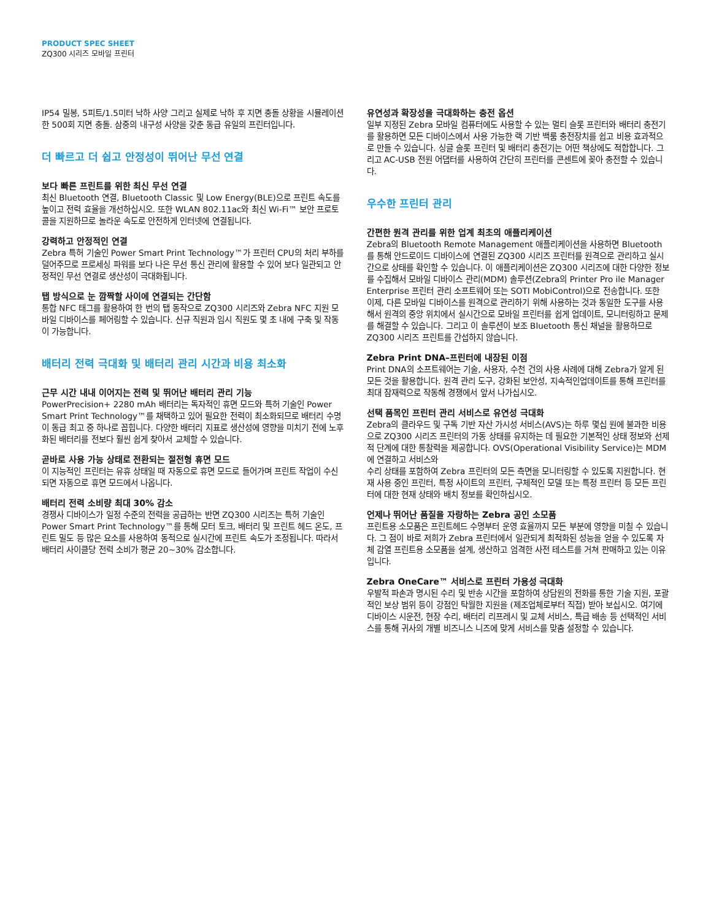PRODUCT SPEC SHEET
ZQ300 시리즈 모바일 프린터
IP54 밀봉, 5피트/1.5미터 낙하 사양 그리고 실제로 낙하 후 지면 충돌 상황을 시뮬레이션한 500회 지면 충돌. 삼중의 내구성 사양을 갖춘 동급 유일의 프린터입니다.
더 빠르고 더 쉽고 안정성이 뛰어난 무선 연결
보다 빠른 프린트를 위한 최신 무선 연결
최신 Bluetooth 연결, Bluetooth Classic 및 Low Energy(BLE)으로 프린트 속도를 높이고 전력 효율을 개선하십시오. 또한 WLAN 802.11ac와 최신 Wi-Fi™ 보안 프로토콜을 지원하므로 놀라운 속도로 안전하게 인터넷에 연결됩니다.
강력하고 안정적인 연결
Zebra 특허 기술인 Power Smart Print Technology™가 프린터 CPU의 처리 부하를 덜어주므로 프로세싱 파워를 보다 나은 무선 통신 관리에 활용할 수 있어 보다 일관되고 안정적인 무선 연결로 생산성이 극대화됩니다.
탭 방식으로 눈 깜짝할 사이에 연결되는 간단함
통합 NFC 태그를 활용하여 한 번의 탭 동작으로 ZQ300 시리즈와 Zebra NFC 지원 모바일 디바이스를 페어링할 수 있습니다. 신규 직원과 임시 직원도 몇 초 내에 구축 및 작동이 가능합니다.
배터리 전력 극대화 및 배터리 관리 시간과 비용 최소화
근무 시간 내내 이어지는 전력 및 뛰어난 배터리 관리 기능
PowerPrecision+ 2280 mAh 배터리는 독자적인 휴면 모드와 특허 기술인 Power Smart Print Technology™를 채택하고 있어 필요한 전력이 최소화되므로 배터리 수명이 동급 최고 중 하나로 꼽힙니다. 다양한 배터리 지표로 생산성에 영향을 미치기 전에 노후화된 배터리를 전보다 훨씬 쉽게 찾아서 교체할 수 있습니다.
곧바로 사용 가능 상태로 전환되는 절전형 휴면 모드
이 지능적인 프린터는 유휴 상태일 때 자동으로 휴면 모드로 들어가며 프린트 작업이 수신되면 자동으로 휴면 모드에서 나옵니다.
배터리 전력 소비량 최대 30% 감소
경쟁사 디바이스가 일정 수준의 전력을 공급하는 반면 ZQ300 시리즈는 특허 기술인 Power Smart Print Technology™를 통해 모터 토크, 배터리 및 프린트 헤드 온도, 프린트 밀도 등 많은 요소를 사용하여 동적으로 실시간에 프린트 속도가 조정됩니다. 따라서 배터리 사이클당 전력 소비가 평균 20~30% 감소합니다.
유연성과 확장성을 극대화하는 충전 옵션
일부 지정된 Zebra 모바일 컴퓨터에도 사용할 수 있는 멀티 슬롯 프린터와 배터리 충전기를 활용하면 모든 디바이스에서 사용 가능한 랙 기반 백룸 충전장치를 쉽고 비용 효과적으로 만들 수 있습니다. 싱글 슬롯 프린터 및 배터리 충전기는 어떤 책상에도 적합합니다. 그리고 AC-USB 전원 어댑터를 사용하여 간단히 프린터를 콘센트에 꽂아 충전할 수 있습니다.
우수한 프린터 관리
간편한 원격 관리를 위한 업계 최초의 애플리케이션
Zebra의 Bluetooth Remote Management 애플리케이션을 사용하면 Bluetooth를 통해 안드로이드 디바이스에 연결된 ZQ300 시리즈 프린터를 원격으로 관리하고 실시간으로 상태를 확인할 수 있습니다. 이 애플리케이션은 ZQ300 시리즈에 대한 다양한 정보를 수집해서 모바일 디바이스 관리(MDM) 솔루션(Zebra의 Printer Pro ile Manager Enterprise 프린터 관리 소프트웨어 또는 SOTI MobiControl)으로 전송합니다. 또한 이제, 다른 모바일 디바이스를 원격으로 관리하기 위해 사용하는 것과 동일한 도구를 사용해서 원격의 중앙 위치에서 실시간으로 모바일 프린터를 쉽게 업데이트, 모니터링하고 문제를 해결할 수 있습니다. 그리고 이 솔루션이 보조 Bluetooth 통신 채널을 활용하므로 ZQ300 시리즈 프린트를 간섭하지 않습니다.
Zebra Print DNA–프린터에 내장된 이점
Print DNA의 소프트웨어는 기술, 사용자, 수천 건의 사용 사례에 대해 Zebra가 알게 된 모든 것을 활용합니다. 원격 관리 도구, 강화된 보안성, 지속적인업데이트를 통해 프린터를 최대 잠재력으로 작동해 경쟁에서 앞서 나가십시오.
선택 품목인 프린터 관리 서비스로 유연성 극대화
Zebra의 클라우드 및 구독 기반 자산 가시성 서비스(AVS)는 하루 몇십 원에 불과한 비용으로 ZQ300 시리즈 프린터의 가동 상태를 유지하는 데 필요한 기본적인 상태 정보와 선제적 단계에 대한 통찰력을 제공합니다. OVS(Operational Visibility Service)는 MDM에 연결하고 서비스와
수리 상태를 포함하여 Zebra 프린터의 모든 측면을 모니터링할 수 있도록 지원합니다. 현재 사용 중인 프린터, 특정 사이트의 프린터, 구체적인 모델 또는 특정 프린터 등 모든 프린터에 대한 현재 상태와 배치 정보를 확인하십시오.
언제나 뛰어난 품질을 자랑하는 Zebra 공인 소모품
프린트용 소모품은 프린트헤드 수명부터 운영 효율까지 모든 부분에 영향을 미칠 수 있습니다. 그 점이 바로 저희가 Zebra 프린터에서 일관되게 최적화된 성능을 얻을 수 있도록 자체 감열 프린트용 소모품을 설계, 생산하고 엄격한 사전 테스트를 거쳐 판매하고 있는 이유입니다.
Zebra OneCare™ 서비스로 프린터 가용성 극대화
우발적 파손과 명시된 수리 및 반송 시간을 포함하여 상담원의 전화를 통한 기술 지원, 포괄적인 보상 범위 등이 강점인 탁월한 지원을 (제조업체로부터 직접) 받아 보십시오. 여기에 디바이스 시운전, 현장 수리, 배터리 리프레시 및 교체 서비스, 특급 배송 등 선택적인 서비스를 통해 귀사의 개별 비즈니스 니즈에 맞게 서비스를 맞춤 설정할 수 있습니다.